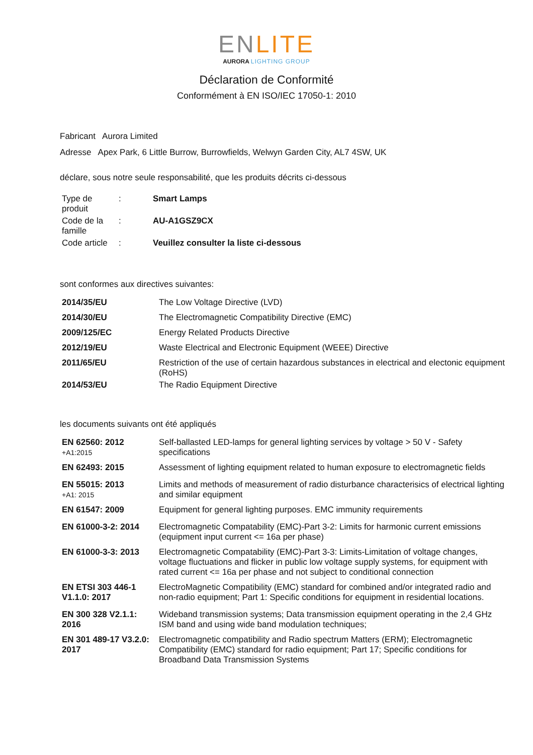ENLITE
AURORA LIGHTING GROUP
Déclaration de Conformité
Conformément à EN ISO/IEC 17050-1: 2010
Fabricant Aurora Limited
Adresse Apex Park, 6 Little Burrow, Burrowfields, Welwyn Garden City, AL7 4SW, UK
déclare, sous notre seule responsabilité, que les produits décrits ci-dessous
| Type de produit | : | Smart Lamps |
| Code de la famille | : | AU-A1GSZ9CX |
| Code article | : | Veuillez consulter la liste ci-dessous |
sont conformes aux directives suivantes:
| 2014/35/EU | The Low Voltage Directive (LVD) |
| 2014/30/EU | The Electromagnetic Compatibility Directive (EMC) |
| 2009/125/EC | Energy Related Products Directive |
| 2012/19/EU | Waste Electrical and Electronic Equipment (WEEE) Directive |
| 2011/65/EU | Restriction of the use of certain hazardous substances in electrical and electonic equipment (RoHS) |
| 2014/53/EU | The Radio Equipment Directive |
les documents suivants ont été appliqués
| EN 62560: 2012 +A1:2015 | Self-ballasted LED-lamps for general lighting services by voltage > 50 V - Safety specifications |
| EN 62493: 2015 | Assessment of lighting equipment related to human exposure to electromagnetic fields |
| EN 55015: 2013 +A1: 2015 | Limits and methods of measurement of radio disturbance characterisics of electrical lighting and similar equipment |
| EN 61547: 2009 | Equipment for general lighting purposes. EMC immunity requirements |
| EN 61000-3-2: 2014 | Electromagnetic Compatability (EMC)-Part 3-2: Limits for harmonic current emissions (equipment input current <= 16a per phase) |
| EN 61000-3-3: 2013 | Electromagnetic Compatability (EMC)-Part 3-3: Limits-Limitation of voltage changes, voltage fluctuations and flicker in public low voltage supply systems, for equipment with rated current <= 16a per phase and not subject to conditional connection |
| EN ETSI 303 446-1 V1.1.0: 2017 | ElectroMagnetic Compatibility (EMC) standard for combined and/or integrated radio and non-radio equipment; Part 1: Specific conditions for equipment in residential locations. |
| EN 300 328 V2.1.1: 2016 | Wideband transmission systems; Data transmission equipment operating in the 2,4 GHz ISM band and using wide band modulation techniques; |
| EN 301 489-17 V3.2.0: 2017 | Electromagnetic compatibility and Radio spectrum Matters (ERM); Electromagnetic Compatibility (EMC) standard for radio equipment; Part 17; Specific conditions for Broadband Data Transmission Systems |